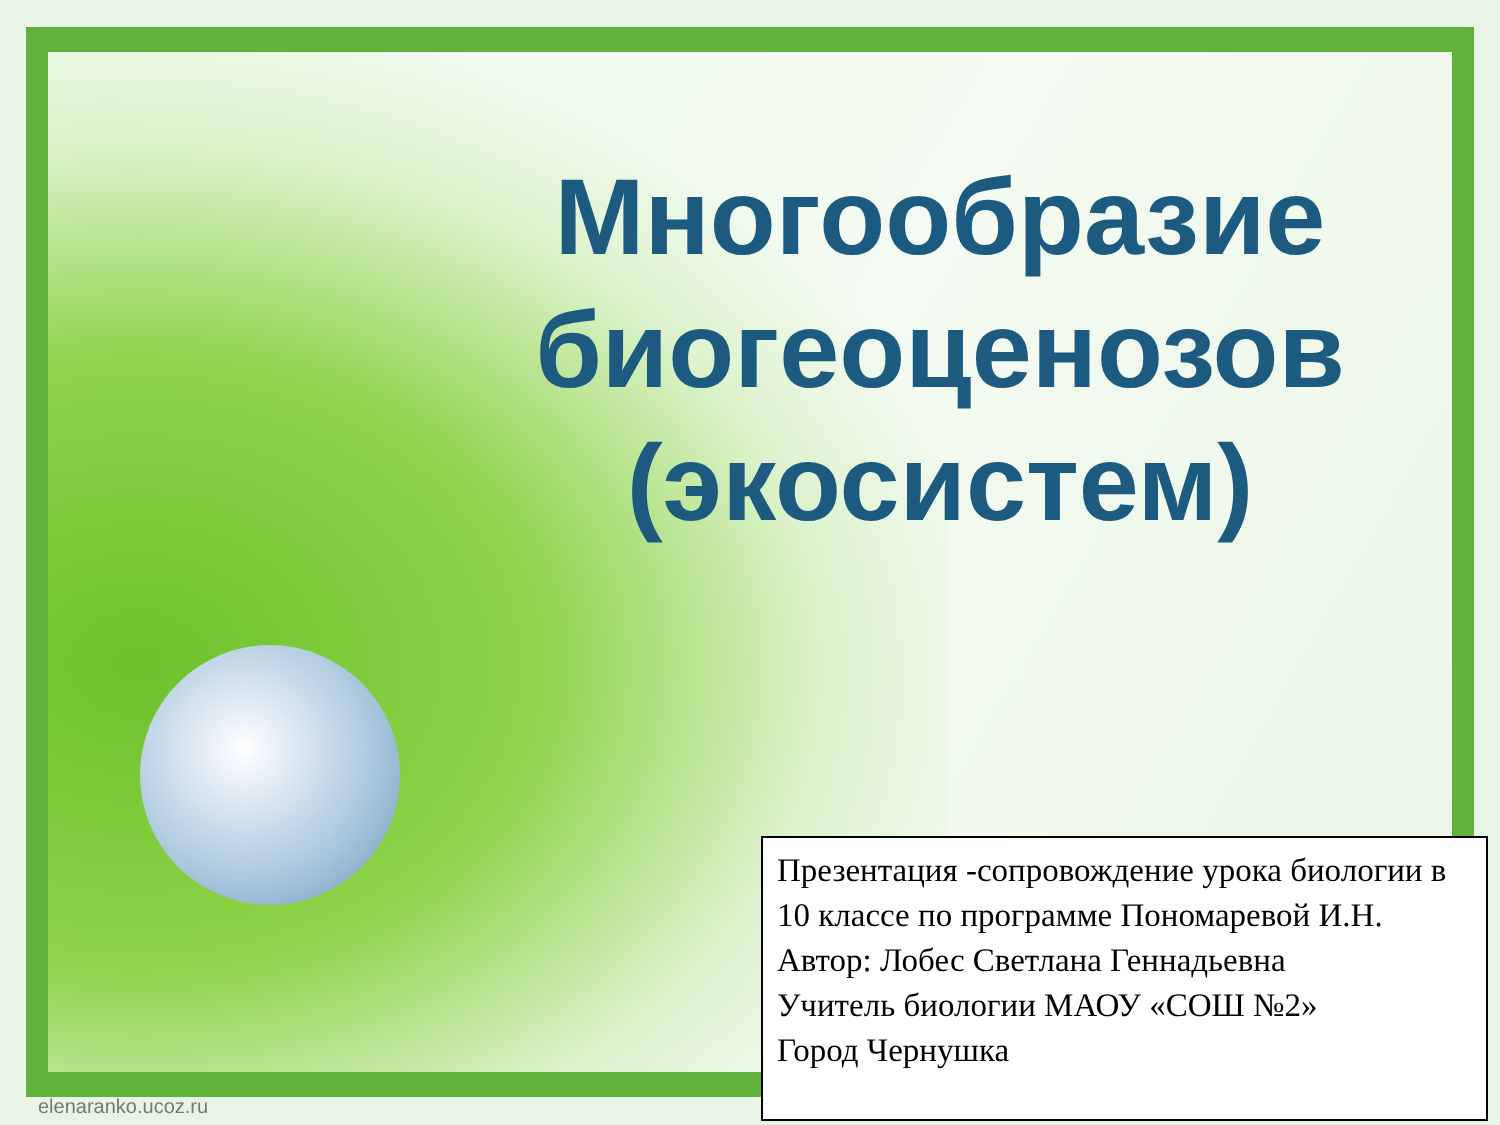Многообразие биогеоценозов (экосистем)
Презентация -сопровождение урока биологии в 10 классе по программе Пономаревой И.Н.
Автор: Лобес Светлана Геннадьевна
Учитель биологии МАОУ «СОШ №2»
Город Чернушка
elenaranko.ucoz.ru